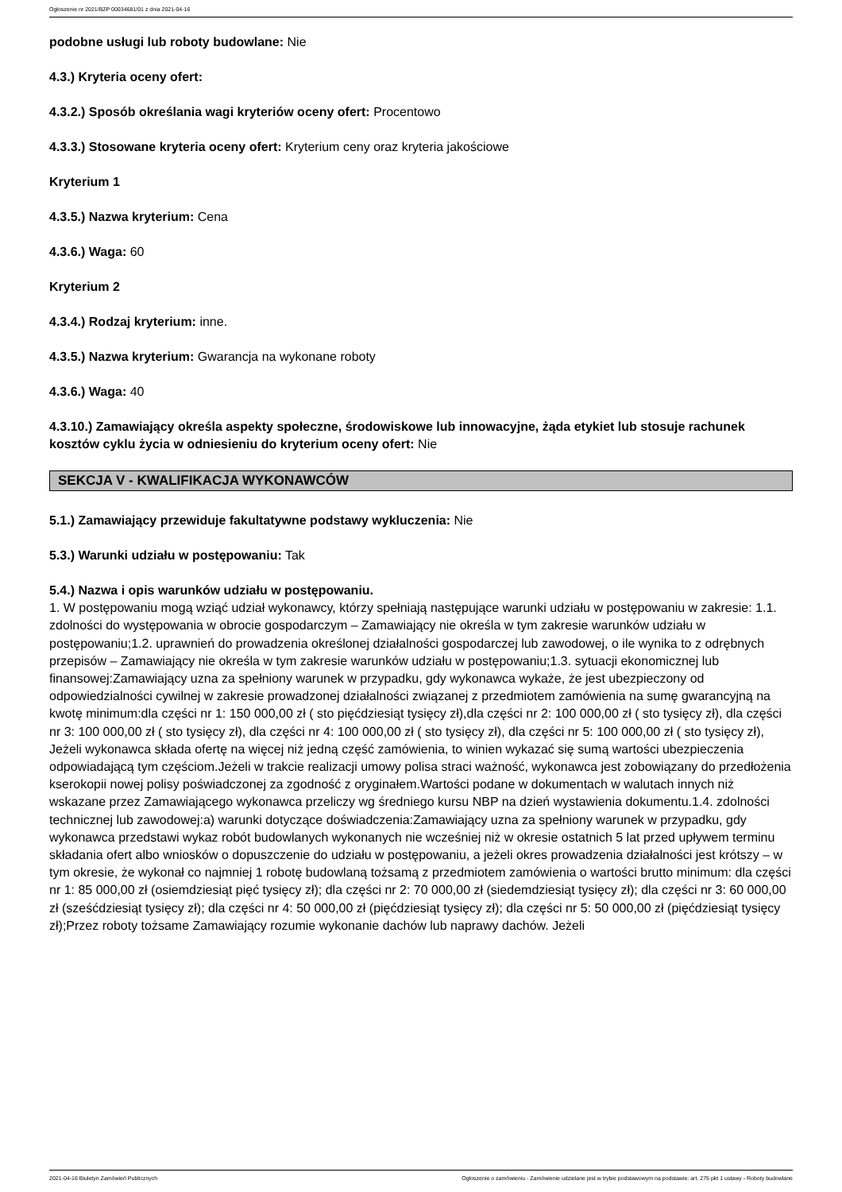Ogłoszenie nr 2021/BZP 00034681/01 z dnia 2021-04-16
podobne usługi lub roboty budowlane: Nie
4.3.) Kryteria oceny ofert:
4.3.2.) Sposób określania wagi kryteriów oceny ofert: Procentowo
4.3.3.) Stosowane kryteria oceny ofert: Kryterium ceny oraz kryteria jakościowe
Kryterium 1
4.3.5.) Nazwa kryterium: Cena
4.3.6.) Waga: 60
Kryterium 2
4.3.4.) Rodzaj kryterium: inne.
4.3.5.) Nazwa kryterium: Gwarancja na wykonane roboty
4.3.6.) Waga: 40
4.3.10.) Zamawiający określa aspekty społeczne, środowiskowe lub innowacyjne, żąda etykiet lub stosuje rachunek kosztów cyklu życia w odniesieniu do kryterium oceny ofert: Nie
SEKCJA V - KWALIFIKACJA WYKONAWCÓW
5.1.) Zamawiający przewiduje fakultatywne podstawy wykluczenia: Nie
5.3.) Warunki udziału w postępowaniu: Tak
5.4.) Nazwa i opis warunków udziału w postępowaniu.
1. W postępowaniu mogą wziąć udział wykonawcy, którzy spełniają następujące warunki udziału w postępowaniu w zakresie: 1.1. zdolności do występowania w obrocie gospodarczym – Zamawiający nie określa w tym zakresie warunków udziału w postępowaniu;1.2. uprawnień do prowadzenia określonej działalności gospodarczej lub zawodowej, o ile wynika to z odrębnych przepisów – Zamawiający nie określa w tym zakresie warunków udziału w postępowaniu;1.3. sytuacji ekonomicznej lub finansowej:Zamawiający uzna za spełniony warunek w przypadku, gdy wykonawca wykaże, że jest ubezpieczony od odpowiedzialności cywilnej w zakresie prowadzonej działalności związanej z przedmiotem zamówienia na sumę gwarancyjną na kwotę minimum:dla części nr 1: 150 000,00 zł ( sto pięćdziesiąt tysięcy zł),dla części nr 2: 100 000,00 zł ( sto tysięcy zł), dla części nr 3: 100 000,00 zł ( sto tysięcy zł), dla części nr 4: 100 000,00 zł ( sto tysięcy zł), dla części nr 5: 100 000,00 zł ( sto tysięcy zł), Jeżeli wykonawca składa ofertę na więcej niż jedną część zamówienia, to winien wykazać się sumą wartości ubezpieczenia odpowiadającą tym częściom.Jeżeli w trakcie realizacji umowy polisa straci ważność, wykonawca jest zobowiązany do przedłożenia kserokopii nowej polisy poświadczonej za zgodność z oryginałem.Wartości podane w dokumentach w walutach innych niż wskazane przez Zamawiającego wykonawca przeliczy wg średniego kursu NBP na dzień wystawienia dokumentu.1.4. zdolności technicznej lub zawodowej:a) warunki dotyczące doświadczenia:Zamawiający uzna za spełniony warunek w przypadku, gdy wykonawca przedstawi wykaz robót budowlanych wykonanych nie wcześniej niż w okresie ostatnich 5 lat przed upływem terminu składania ofert albo wniosków o dopuszczenie do udziału w postępowaniu, a jeżeli okres prowadzenia działalności jest krótszy – w tym okresie, że wykonał co najmniej 1 robotę budowlaną tożsamą z przedmiotem zamówienia o wartości brutto minimum: dla części nr 1: 85 000,00 zł (osiemdziesiąt pięć tysięcy zł); dla części nr 2: 70 000,00 zł (siedemdziesiąt tysięcy zł); dla części nr 3: 60 000,00 zł (sześćdziesiąt tysięcy zł); dla części nr 4: 50 000,00 zł (pięćdziesiąt tysięcy zł); dla części nr 5: 50 000,00 zł (pięćdziesiąt tysięcy zł);Przez roboty tożsame Zamawiający rozumie wykonanie dachów lub naprawy dachów. Jeżeli
2021-04-16 Biuletyn Zamówień Publicznych Ogłoszenie o zamówieniu - Zamówienie udzielane jest w trybie podstawowym na podstawie: art. 275 pkt 1 ustawy - Roboty budowlane